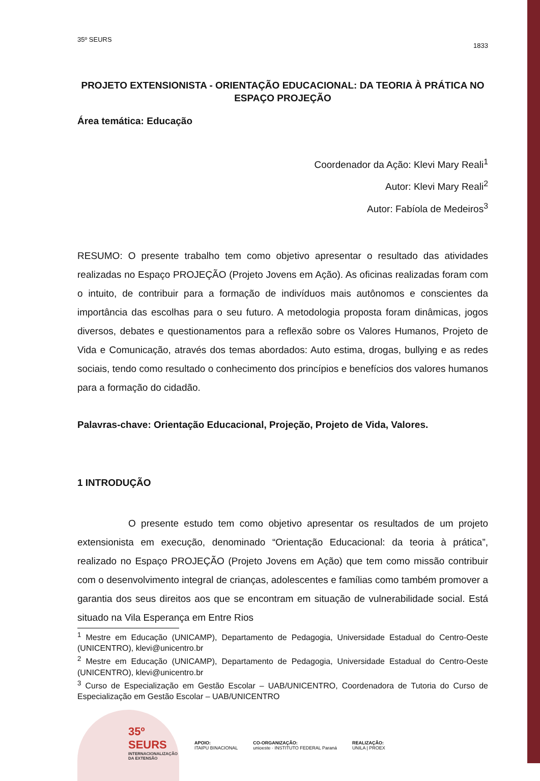35º SEURS 1833
PROJETO EXTENSIONISTA - ORIENTAÇÃO EDUCACIONAL: DA TEORIA À PRÁTICA NO ESPAÇO PROJEÇÃO
Área temática: Educação
Coordenador da Ação: Klevi Mary Reali<sup>1</sup>
Autor: Klevi Mary Reali<sup>2</sup>
Autor: Fabíola de Medeiros<sup>3</sup>
RESUMO: O presente trabalho tem como objetivo apresentar o resultado das atividades realizadas no Espaço PROJEÇÃO (Projeto Jovens em Ação). As oficinas realizadas foram com o intuito, de contribuir para a formação de indivíduos mais autônomos e conscientes da importância das escolhas para o seu futuro. A metodologia proposta foram dinâmicas, jogos diversos, debates e questionamentos para a reflexão sobre os Valores Humanos, Projeto de Vida e Comunicação, através dos temas abordados: Auto estima, drogas, bullying e as redes sociais, tendo como resultado o conhecimento dos princípios e benefícios dos valores humanos para a formação do cidadão.
Palavras-chave: Orientação Educacional, Projeção, Projeto de Vida, Valores.
1 INTRODUÇÃO
O presente estudo tem como objetivo apresentar os resultados de um projeto extensionista em execução, denominado “Orientação Educacional: da teoria à prática”, realizado no Espaço PROJEÇÃO (Projeto Jovens em Ação) que tem como missão contribuir com o desenvolvimento integral de crianças, adolescentes e famílias como também promover a garantia dos seus direitos aos que se encontram em situação de vulnerabilidade social. Está situado na Vila Esperança em Entre Rios
<sup>1</sup> Mestre em Educação (UNICAMP), Departamento de Pedagogia, Universidade Estadual do Centro-Oeste (UNICENTRO), klevi@unicentro.br
<sup>2</sup> Mestre em Educação (UNICAMP), Departamento de Pedagogia, Universidade Estadual do Centro-Oeste (UNICENTRO), klevi@unicentro.br
<sup>3</sup> Curso de Especialização em Gestão Escolar – UAB/UNICENTRO, Coordenadora de Tutoria do Curso de Especialização em Gestão Escolar – UAB/UNICENTRO
35º
SEURS
INTERNACIONALIZAÇÃO DA EXTENSÃO
APOIO:
ITAIPU BINACIONAL
CO-ORGANIZAÇÃO:
unioeste · INSTITUTO FEDERAL Paraná
REALIZAÇÃO:
UNILA | PROEX